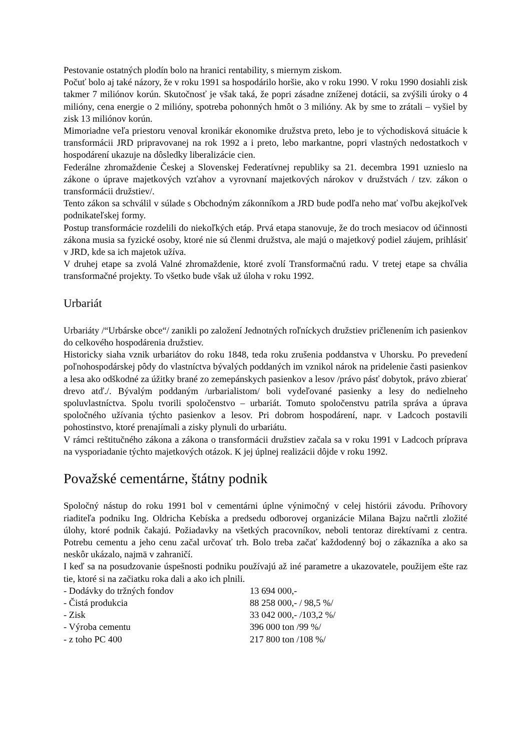Pestovanie ostatných plodín bolo na hranici rentability, s miernym ziskom.
Počuť bolo aj také názory, že v roku 1991 sa hospodárilo horšie, ako v roku 1990. V roku 1990 dosiahli zisk takmer 7 miliónov korún. Skutočnosť je však taká, že popri zásadne zníženej dotácii, sa zvýšili úroky o 4 milióny, cena energie o 2 milióny, spotreba pohonných hmôt o 3 milióny. Ak by sme to zrátali – vyšiel by zisk 13 miliónov korún.
Mimoriadne veľa priestoru venoval kronikár ekonomike družstva preto, lebo je to východisková situácie k transformácii JRD pripravovanej na rok 1992 a i preto, lebo markantne, popri vlastných nedostatkoch v hospodárení ukazuje na dôsledky liberalizácie cien.
Federálne zhromaždenie Českej a Slovenskej Federatívnej republiky sa 21. decembra 1991 uznieslo na zákone o úprave majetkových vzťahov a vyrovnaní majetkových nárokov v družstvách / tzv. zákon o transformácii družstiev/.
Tento zákon sa schválil v súlade s Obchodným zákonníkom a JRD bude podľa neho mať voľbu akejkoľvek podnikateľskej formy.
Postup transformácie rozdelili do niekoľkých etáp. Prvá etapa stanovuje, že do troch mesiacov od účinnosti zákona musia sa fyzické osoby, ktoré nie sú členmi družstva, ale majú o majetkový podiel záujem, prihlásiť v JRD, kde sa ich majetok užíva.
V druhej etape sa zvolá Valné zhromaždenie, ktoré zvolí Transformačnú radu. V tretej etape sa chvália transformačné projekty. To všetko bude však už úloha v roku 1992.
Urbariát
Urbariáty /“Urbárske obce“/ zanikli po založení Jednotných roľníckych družstiev pričlenením ich pasienkov do celkového hospodárenia družstiev.
Historicky siaha vznik urbariátov do roku 1848, teda roku zrušenia poddanstva v Uhorsku. Po prevedení poľnohospodárskej pôdy do vlastníctva bývalých poddaných im vznikol nárok na pridelenie časti pasienkov a lesa ako odškodné za úžitky brané zo zemepánskych pasienkov a lesov /právo pásť dobytok, právo zbierať drevo atď./. Bývalým poddaným /urbarialistom/ boli vydeľované pasienky a lesy do nedielneho spoluvlastníctva. Spolu tvorili spoločenstvo – urbariát. Tomuto spoločenstvu patrila správa a úprava spoločného užívania týchto pasienkov a lesov. Pri dobrom hospodárení, napr. v Ladcoch postavili pohostinstvo, ktoré prenajímali a zisky plynuli do urbariátu.
V rámci reštitučného zákona a zákona o transformácii družstiev začala sa v roku 1991 v Ladcoch príprava na vysporiadanie týchto majetkových otázok. K jej úplnej realizácii dôjde v roku 1992.
Považské cementárne, štátny podnik
Spoločný nástup do roku 1991 bol v cementárni úplne výnimočný v celej histórii závodu. Príhovory riaditeľa podniku Ing. Oldricha Kebíska a predsedu odborovej organizácie Milana Bajzu načrtli zložité úlohy, ktoré podnik čakajú. Požiadavky na všetkých pracovníkov, neboli tentoraz direktívami z centra. Potrebu cementu a jeho cenu začal určovať trh. Bolo treba začať každodenný boj o zákazníka a ako sa neskôr ukázalo, najmä v zahraničí.
I keď sa na posudzovanie úspešnosti podniku používajú až iné parametre a ukazovatele, použijem ešte raz tie, ktoré si na začiatku roka dali a ako ich plnili.
| - Dodávky do tržných fondov | 13 694 000,- |
| - Čistá produkcia | 88 258 000,- / 98,5 %/ |
| - Zisk | 33 042 000,- /103,2 %/ |
| - Výroba cementu | 396 000 ton /99 %/ |
| - z toho PC 400 | 217 800 ton /108 %/ |